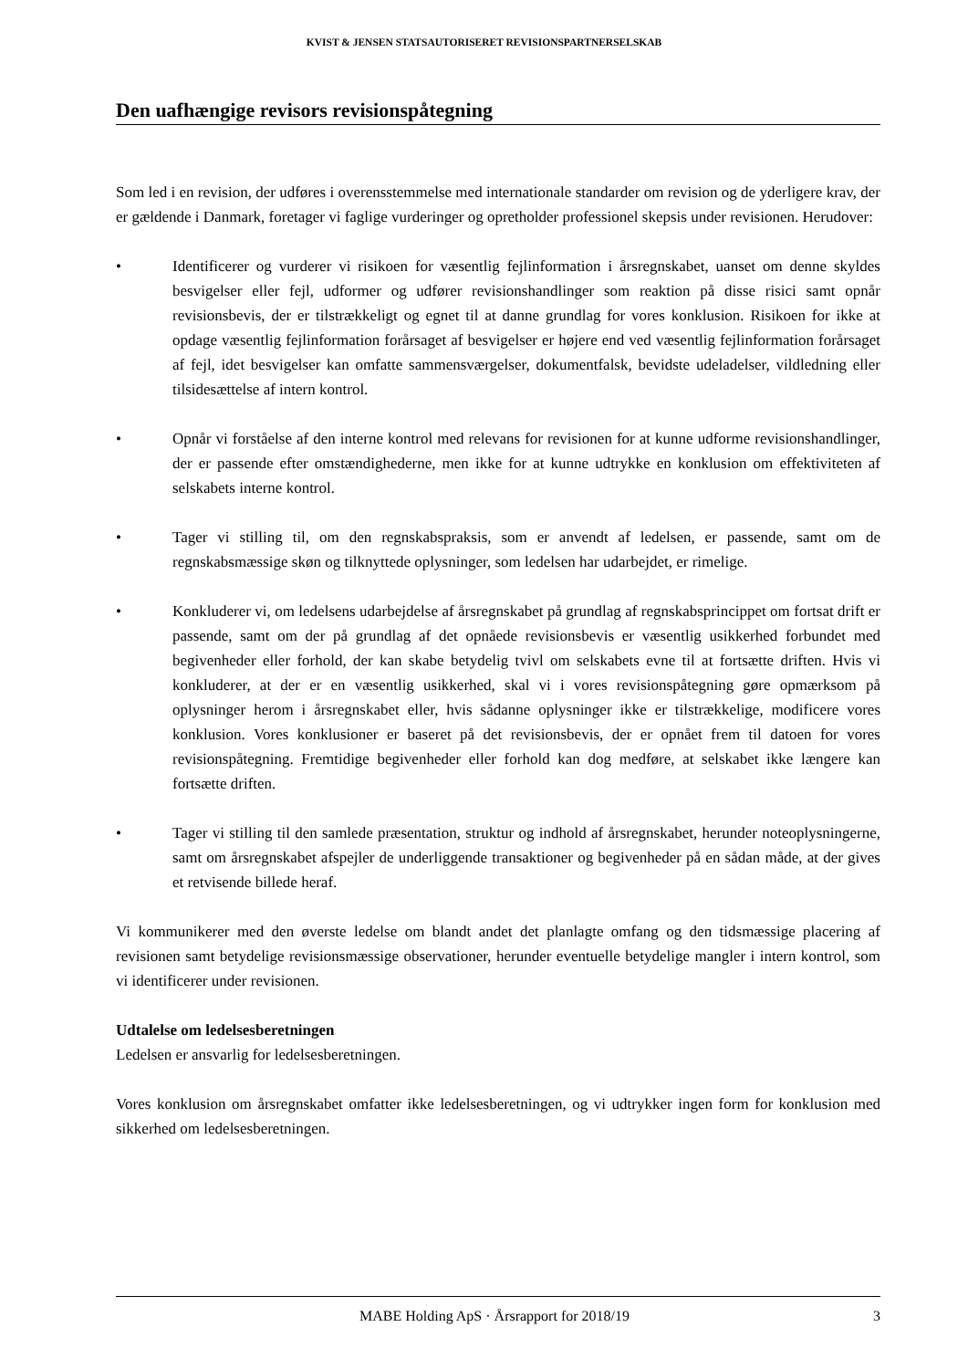KVIST & JENSEN STATSAUTORISERET REVISIONSPARTNERSELSKAB
Den uafhængige revisors revisionspåtegning
Som led i en revision, der udføres i overensstemmelse med internationale standarder om revision og de yderligere krav, der er gældende i Danmark, foretager vi faglige vurderinger og opretholder professionel skepsis under revisionen. Herudover:
• Identificerer og vurderer vi risikoen for væsentlig fejlinformation i årsregnskabet, uanset om denne skyldes besvigelser eller fejl, udformer og udfører revisionshandlinger som reaktion på disse risici samt opnår revisionsbevis, der er tilstrækkeligt og egnet til at danne grundlag for vores konklusion. Risikoen for ikke at opdage væsentlig fejlinformation forårsaget af besvigelser er højere end ved væsentlig fejlinformation forårsaget af fejl, idet besvigelser kan omfatte sammensværgelser, dokumentfalsk, bevidste udeladelser, vildledning eller tilsidesættelse af intern kontrol.
• Opnår vi forståelse af den interne kontrol med relevans for revisionen for at kunne udforme revisionshandlinger, der er passende efter omstændighederne, men ikke for at kunne udtrykke en konklusion om effektiviteten af selskabets interne kontrol.
• Tager vi stilling til, om den regnskabspraksis, som er anvendt af ledelsen, er passende, samt om de regnskabsmæssige skøn og tilknyttede oplysninger, som ledelsen har udarbejdet, er rimelige.
• Konkluderer vi, om ledelsens udarbejdelse af årsregnskabet på grundlag af regnskabsprincippet om fortsat drift er passende, samt om der på grundlag af det opnåede revisionsbevis er væsentlig usikkerhed forbundet med begivenheder eller forhold, der kan skabe betydelig tvivl om selskabets evne til at fortsætte driften. Hvis vi konkluderer, at der er en væsentlig usikkerhed, skal vi i vores revisionspåtegning gøre opmærksom på oplysninger herom i årsregnskabet eller, hvis sådanne oplysninger ikke er tilstrækkelige, modificere vores konklusion. Vores konklusioner er baseret på det revisionsbevis, der er opnået frem til datoen for vores revisionspåtegning. Fremtidige begivenheder eller forhold kan dog medføre, at selskabet ikke længere kan fortsætte driften.
• Tager vi stilling til den samlede præsentation, struktur og indhold af årsregnskabet, herunder noteoplysningerne, samt om årsregnskabet afspejler de underliggende transaktioner og begivenheder på en sådan måde, at der gives et retvisende billede heraf.
Vi kommunikerer med den øverste ledelse om blandt andet det planlagte omfang og den tidsmæssige placering af revisionen samt betydelige revisionsmæssige observationer, herunder eventuelle betydelige mangler i intern kontrol, som vi identificerer under revisionen.
Udtalelse om ledelsesberetningen
Ledelsen er ansvarlig for ledelsesberetningen.
Vores konklusion om årsregnskabet omfatter ikke ledelsesberetningen, og vi udtrykker ingen form for konklusion med sikkerhed om ledelsesberetningen.
MABE Holding ApS · Årsrapport for 2018/19 3